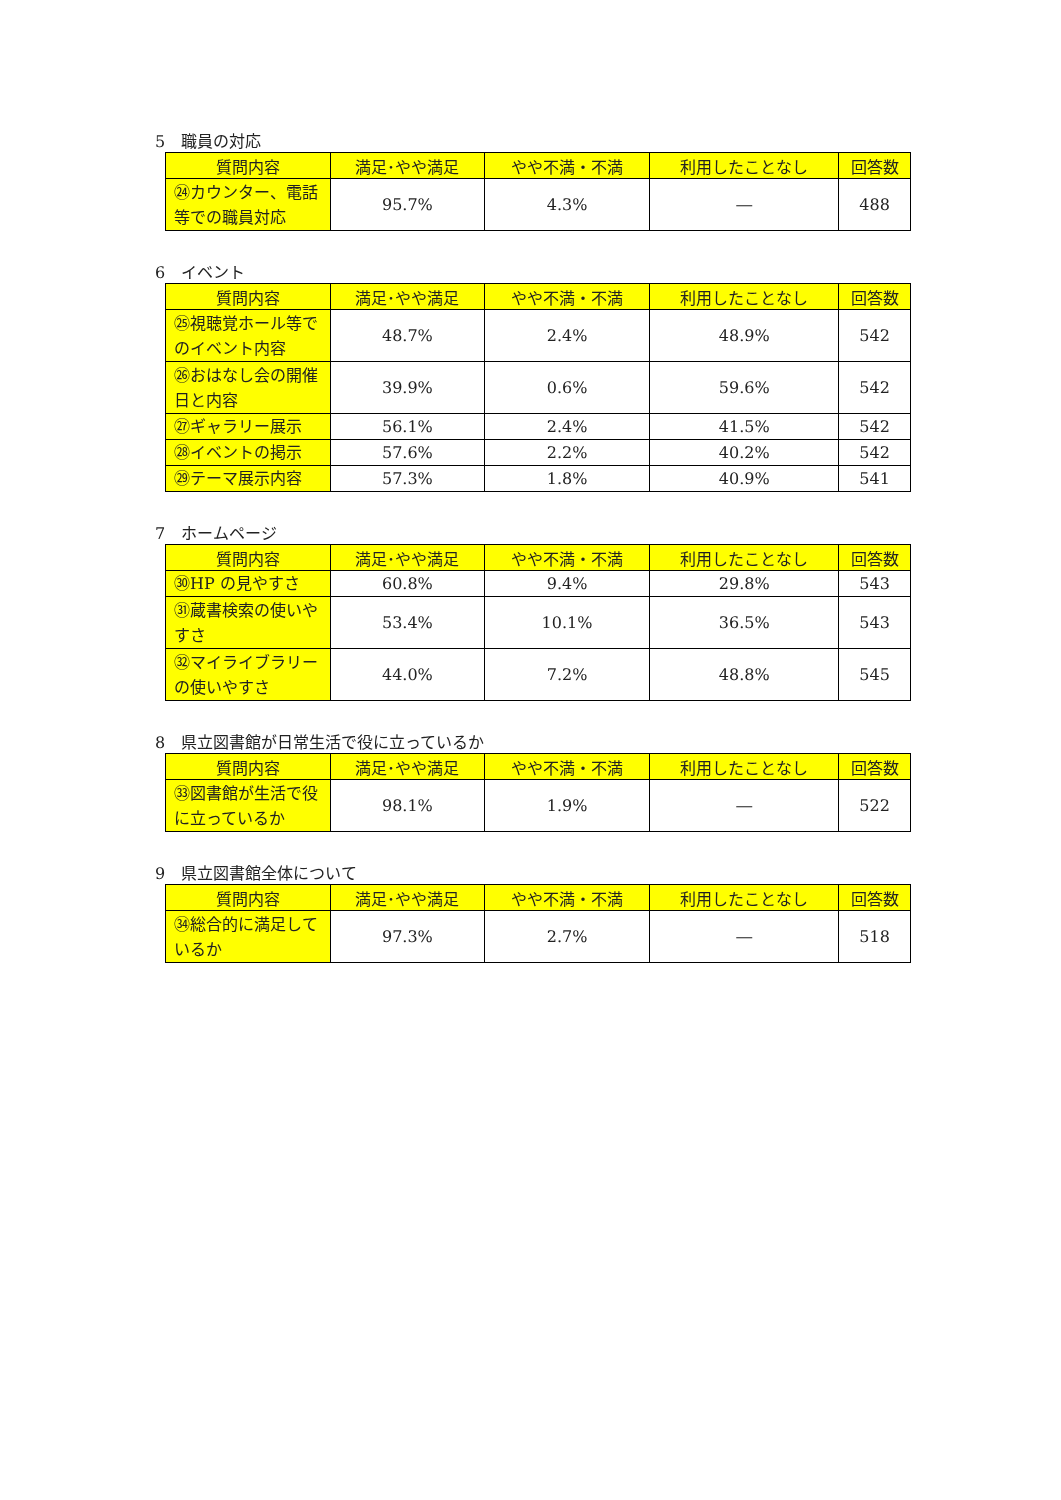5　職員の対応
| 質問内容 | 満足･やや満足 | やや不満・不満 | 利用したことなし | 回答数 |
| --- | --- | --- | --- | --- |
| ㉔カウンター、電話等での職員対応 | 95.7% | 4.3% | ― | 488 |
6　イベント
| 質問内容 | 満足･やや満足 | やや不満・不満 | 利用したことなし | 回答数 |
| --- | --- | --- | --- | --- |
| ㉕視聴覚ホール等でのイベント内容 | 48.7% | 2.4% | 48.9% | 542 |
| ㉖おはなし会の開催日と内容 | 39.9% | 0.6% | 59.6% | 542 |
| ㉗ギャラリー展示 | 56.1% | 2.4% | 41.5% | 542 |
| ㉘イベントの掲示 | 57.6% | 2.2% | 40.2% | 542 |
| ㉙テーマ展示内容 | 57.3% | 1.8% | 40.9% | 541 |
7　ホームページ
| 質問内容 | 満足･やや満足 | やや不満・不満 | 利用したことなし | 回答数 |
| --- | --- | --- | --- | --- |
| ㉚HP の見やすさ | 60.8% | 9.4% | 29.8% | 543 |
| ㉛蔵書検索の使いやすさ | 53.4% | 10.1% | 36.5% | 543 |
| ㉜マイライブラリーの使いやすさ | 44.0% | 7.2% | 48.8% | 545 |
8　県立図書館が日常生活で役に立っているか
| 質問内容 | 満足･やや満足 | やや不満・不満 | 利用したことなし | 回答数 |
| --- | --- | --- | --- | --- |
| ㉝図書館が生活で役に立っているか | 98.1% | 1.9% | ― | 522 |
9　県立図書館全体について
| 質問内容 | 満足･やや満足 | やや不満・不満 | 利用したことなし | 回答数 |
| --- | --- | --- | --- | --- |
| ㉞総合的に満足しているか | 97.3% | 2.7% | ― | 518 |